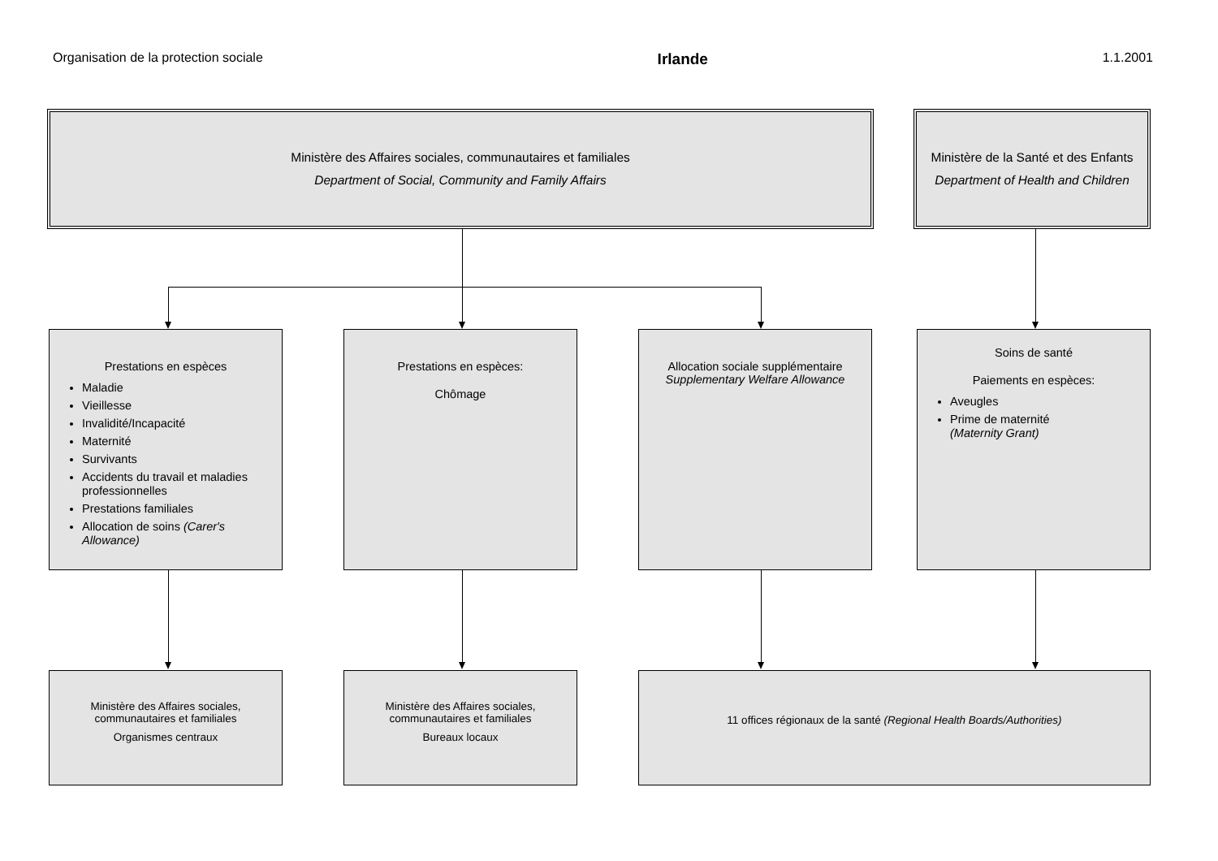Organisation de la protection sociale Irlande 1.1.2001
Ministère des Affaires sociales, communautaires et familiales
Department of Social, Community and Family Affairs
Ministère de la Santé et des Enfants
Department of Health and Children
Prestations en espèces
Maladie
Vieillesse
Invalidité/Incapacité
Maternité
Survivants
Accidents du travail et maladies professionnelles
Prestations familiales
Allocation de soins (Carer's Allowance)
Prestations en espèces:
Chômage
Allocation sociale supplémentaire
Supplementary Welfare Allowance
Soins de santé
Paiements en espèces:
Aveugles
Prime de maternité
(Maternity Grant)
Ministère des Affaires sociales, communautaires et familiales
Organismes centraux
Ministère des Affaires sociales, communautaires et familiales
Bureaux locaux
11 offices régionaux de la santé (Regional Health Boards/Authorities)